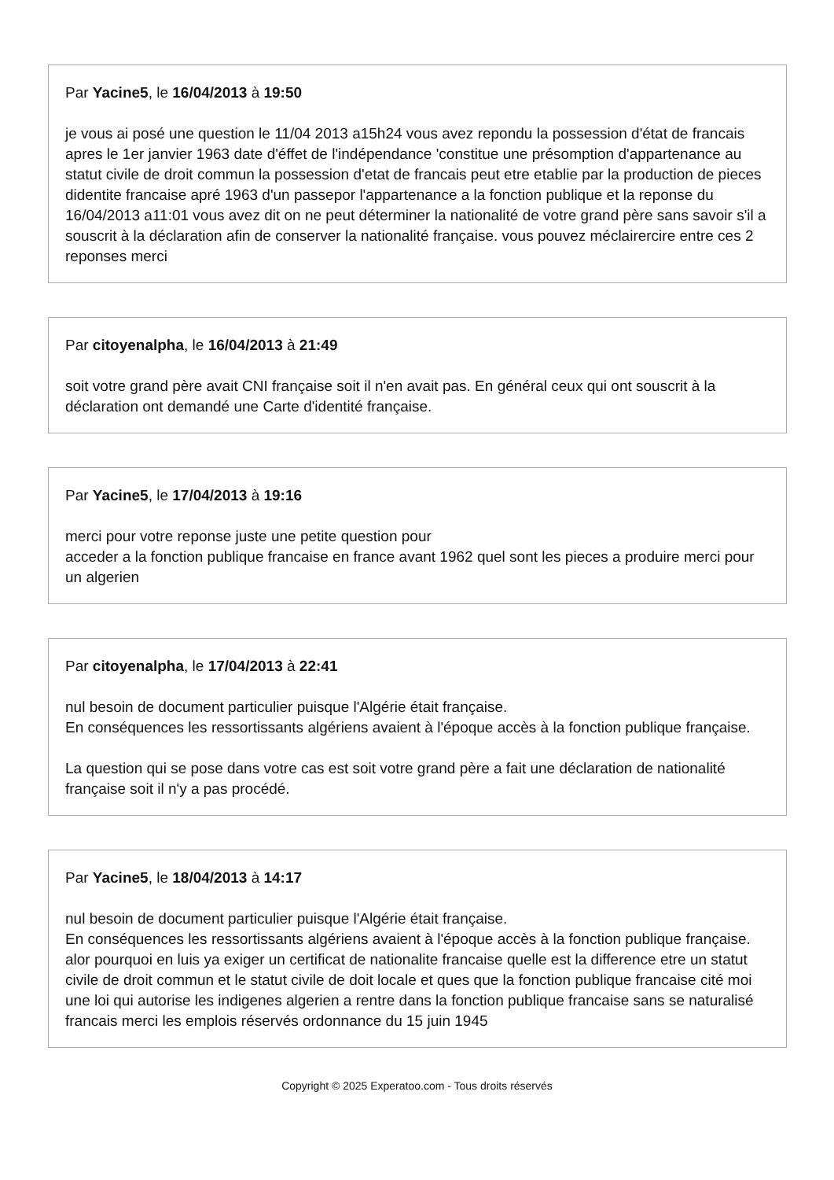Par Yacine5, le 16/04/2013 à 19:50
je vous ai posé une question le 11/04 2013 a15h24 vous avez repondu la possession d'état de francais apres le 1er janvier 1963 date d'éffet de l'indépendance 'constitue une présomption d'appartenance au statut civile de droit commun la possession d'etat de francais peut etre etablie par la production de pieces didentite francaise apré 1963 d'un passepor l'appartenance a la fonction publique et la reponse du 16/04/2013 a11:01 vous avez dit on ne peut déterminer la nationalité de votre grand père sans savoir s'il a souscrit à la déclaration afin de conserver la nationalité française. vous pouvez méclairercire entre ces 2 reponses merci
Par citoyenalpha, le 16/04/2013 à 21:49
soit votre grand père avait CNI française soit il n'en avait pas. En général ceux qui ont souscrit à la déclaration ont demandé une Carte d'identité française.
Par Yacine5, le 17/04/2013 à 19:16
merci pour votre reponse juste une petite question pour
acceder a la fonction publique francaise en france avant 1962 quel sont les pieces a produire merci pour un algerien
Par citoyenalpha, le 17/04/2013 à 22:41
nul besoin de document particulier puisque l'Algérie était française.
En conséquences les ressortissants algériens avaient à l'époque accès à la fonction publique française.
La question qui se pose dans votre cas est soit votre grand père a fait une déclaration de nationalité française soit il n'y a pas procédé.
Par Yacine5, le 18/04/2013 à 14:17
nul besoin de document particulier puisque l'Algérie était française.
En conséquences les ressortissants algériens avaient à l'époque accès à la fonction publique française. alor pourquoi en luis ya exiger un certificat de nationalite francaise quelle est la difference etre un statut civile de droit commun et le statut civile de doit locale et ques que la fonction publique francaise cité moi une loi qui autorise les indigenes algerien a rentre dans la fonction publique francaise sans se naturalisé francais merci les emplois réservés ordonnance du 15 juin 1945
Copyright © 2025 Experatoo.com - Tous droits réservés